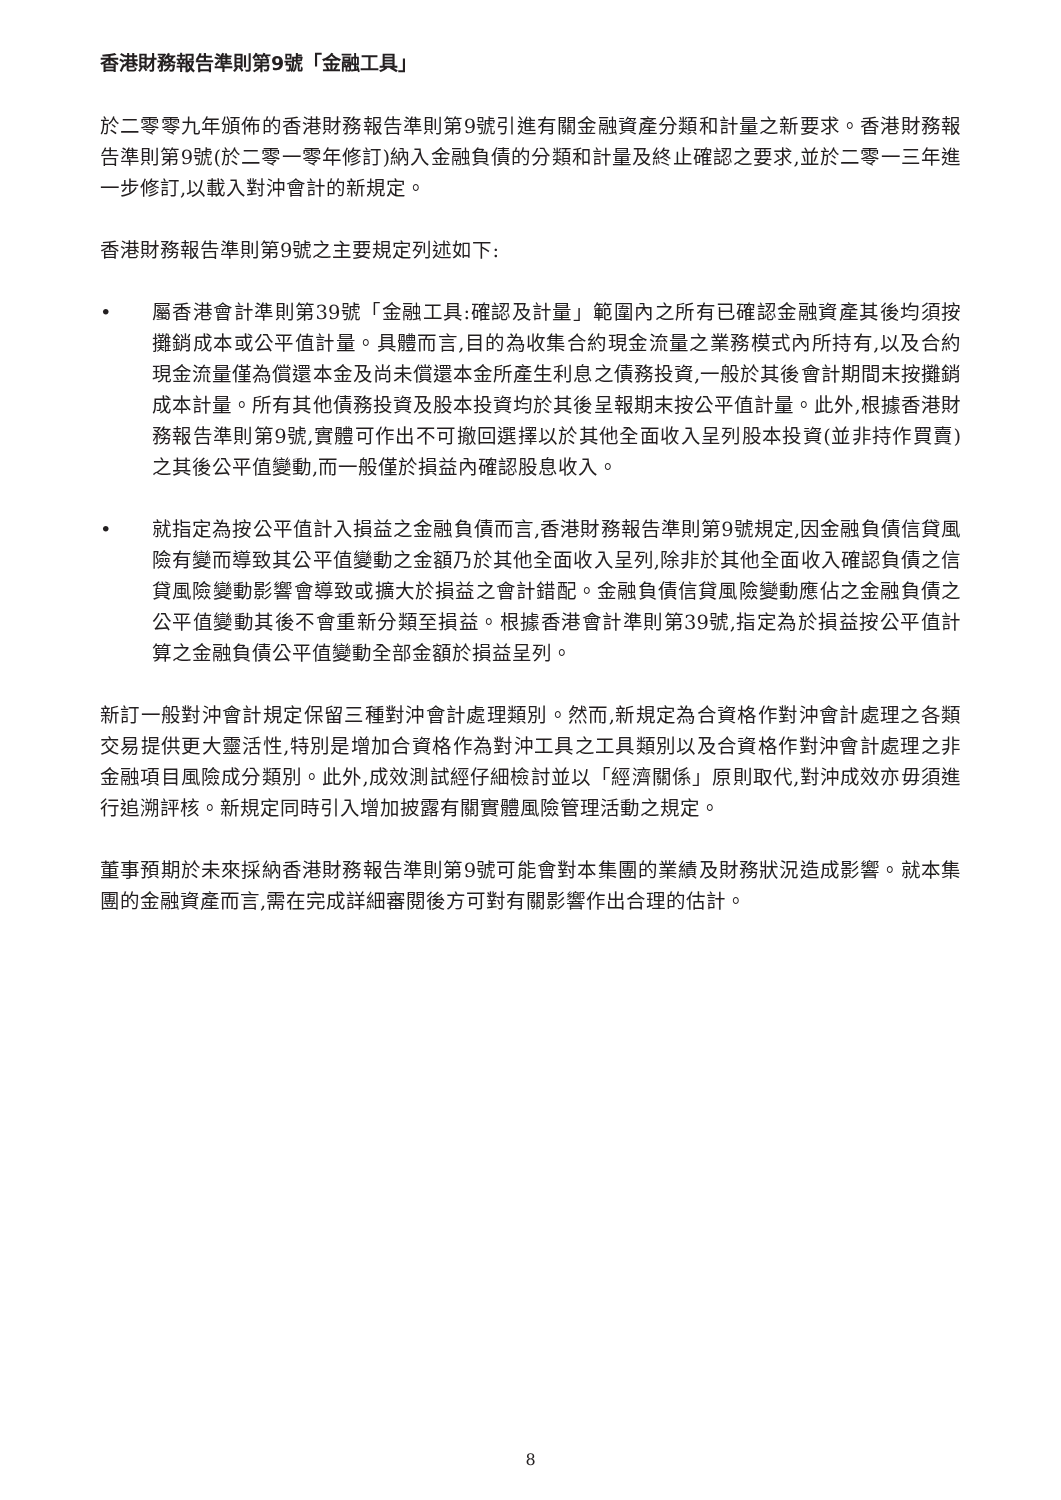香港財務報告準則第9號「金融工具」
於二零零九年頒佈的香港財務報告準則第9號引進有關金融資產分類和計量之新要求。香港財務報告準則第9號(於二零一零年修訂)納入金融負債的分類和計量及終止確認之要求,並於二零一三年進一步修訂,以載入對沖會計的新規定。
香港財務報告準則第9號之主要規定列述如下:
• 屬香港會計準則第39號「金融工具:確認及計量」範圍內之所有已確認金融資產其後均須按攤銷成本或公平值計量。具體而言,目的為收集合約現金流量之業務模式內所持有,以及合約現金流量僅為償還本金及尚未償還本金所產生利息之債務投資,一般於其後會計期間末按攤銷成本計量。所有其他債務投資及股本投資均於其後呈報期末按公平值計量。此外,根據香港財務報告準則第9號,實體可作出不可撤回選擇以於其他全面收入呈列股本投資(並非持作買賣)之其後公平值變動,而一般僅於損益內確認股息收入。
• 就指定為按公平值計入損益之金融負債而言,香港財務報告準則第9號規定,因金融負債信貸風險有變而導致其公平值變動之金額乃於其他全面收入呈列,除非於其他全面收入確認負債之信貸風險變動影響會導致或擴大於損益之會計錯配。金融負債信貸風險變動應佔之金融負債之公平值變動其後不會重新分類至損益。根據香港會計準則第39號,指定為於損益按公平值計算之金融負債公平值變動全部金額於損益呈列。
新訂一般對沖會計規定保留三種對沖會計處理類別。然而,新規定為合資格作對沖會計處理之各類交易提供更大靈活性,特別是增加合資格作為對沖工具之工具類別以及合資格作對沖會計處理之非金融項目風險成分類別。此外,成效測試經仔細檢討並以「經濟關係」原則取代,對沖成效亦毋須進行追溯評核。新規定同時引入增加披露有關實體風險管理活動之規定。
董事預期於未來採納香港財務報告準則第9號可能會對本集團的業績及財務狀況造成影響。就本集團的金融資產而言,需在完成詳細審閱後方可對有關影響作出合理的估計。
8